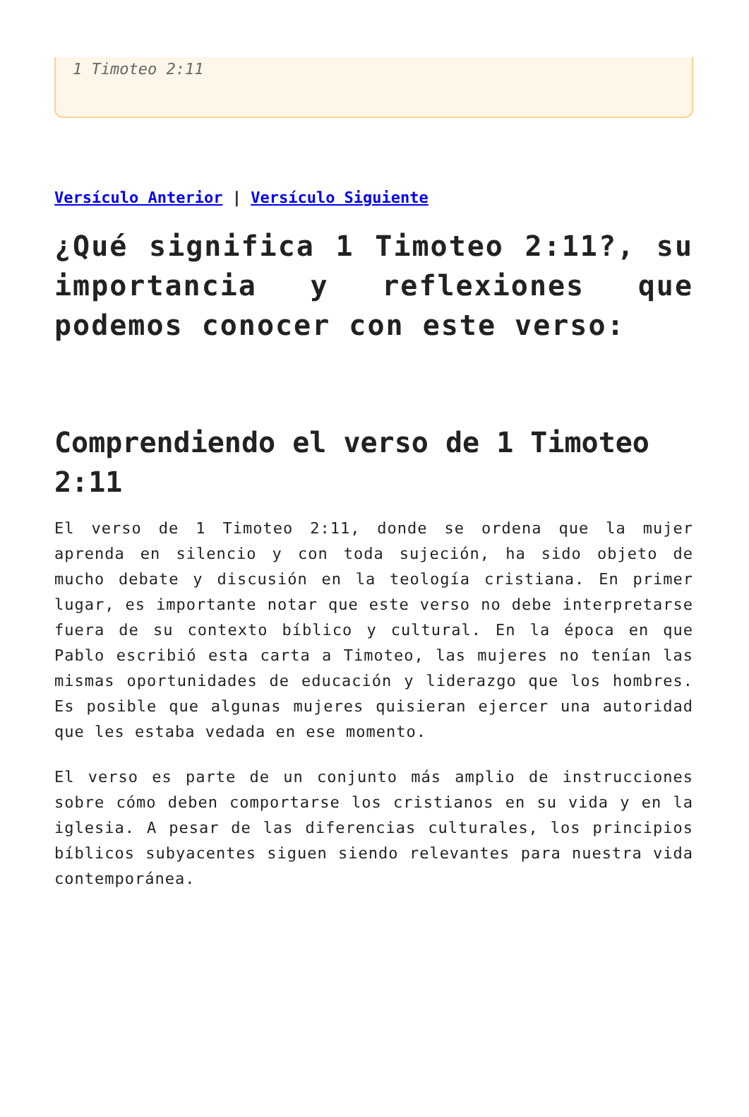1 Timoteo 2:11
Versículo Anterior | Versículo Siguiente
¿Qué significa 1 Timoteo 2:11?, su importancia y reflexiones que podemos conocer con este verso:
Comprendiendo el verso de 1 Timoteo 2:11
El verso de 1 Timoteo 2:11, donde se ordena que la mujer aprenda en silencio y con toda sujeción, ha sido objeto de mucho debate y discusión en la teología cristiana. En primer lugar, es importante notar que este verso no debe interpretarse fuera de su contexto bíblico y cultural. En la época en que Pablo escribió esta carta a Timoteo, las mujeres no tenían las mismas oportunidades de educación y liderazgo que los hombres. Es posible que algunas mujeres quisieran ejercer una autoridad que les estaba vedada en ese momento.
El verso es parte de un conjunto más amplio de instrucciones sobre cómo deben comportarse los cristianos en su vida y en la iglesia. A pesar de las diferencias culturales, los principios bíblicos subyacentes siguen siendo relevantes para nuestra vida contemporánea.